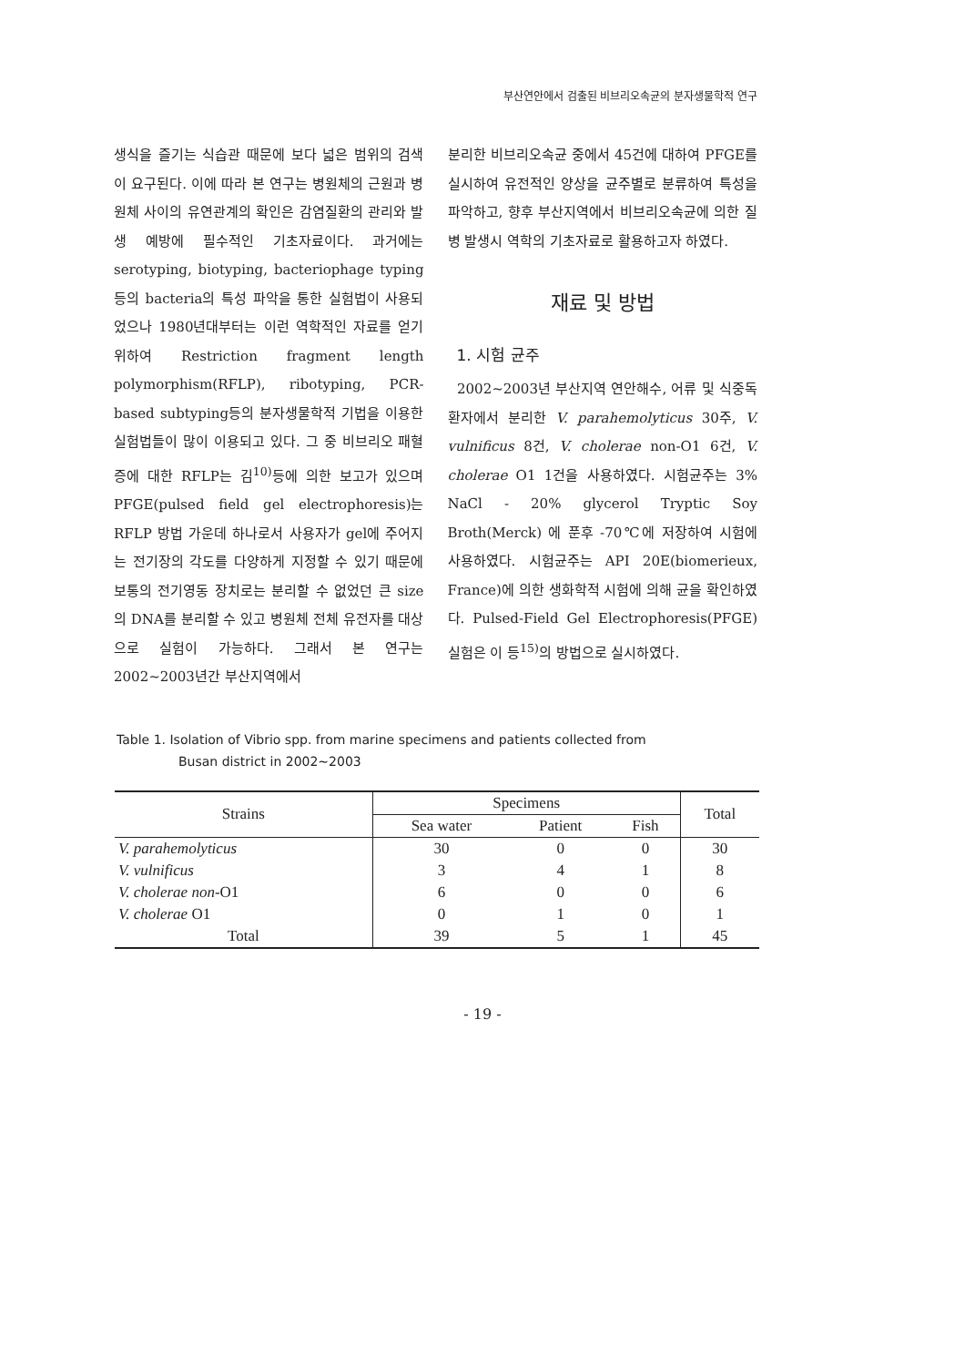부산연안에서 검출된 비브리오속균의 분자생물학적 연구
생식을 즐기는 식습관 때문에 보다 넓은 범위의 검색이 요구된다. 이에 따라 본 연구는 병원체의 근원과 병원체 사이의 유연관계의 확인은 감염질환의 관리와 발생 예방에 필수적인 기초자료이다. 과거에는 serotyping, biotyping, bacteriophage typing등의 bacteria의 특성 파악을 통한 실험법이 사용되었으나 1980년대부터는 이런 역학적인 자료를 얻기 위하여 Restriction fragment length polymorphism(RFLP), ribotyping, PCR-based subtyping등의 분자생물학적 기법을 이용한 실험법들이 많이 이용되고 있다. 그 중 비브리오 패혈증에 대한 RFLP는 김<sup>10)</sup>등에 의한 보고가 있으며 PFGE(pulsed field gel electrophoresis)는 RFLP 방법 가운데 하나로서 사용자가 gel에 주어지는 전기장의 각도를 다양하게 지정할 수 있기 때문에 보통의 전기영동 장치로는 분리할 수 없었던 큰 size의 DNA를 분리할 수 있고 병원체 전체 유전자를 대상으로 실험이 가능하다. 그래서 본 연구는 2002~2003년간 부산지역에서
분리한 비브리오속균 중에서 45건에 대하여 PFGE를 실시하여 유전적인 양상을 균주별로 분류하여 특성을 파악하고, 향후 부산지역에서 비브리오속균에 의한 질병 발생시 역학의 기초자료로 활용하고자 하였다.
재료 및 방법
1. 시험 균주
2002~2003년 부산지역 연안해수, 어류 및 식중독 환자에서 분리한 V. parahemolyticus 30주, V. vulnificus 8건, V. cholerae non-O1 6건, V. cholerae O1 1건을 사용하였다. 시험균주는 3% NaCl - 20% glycerol Tryptic Soy Broth(Merck) 에 푼후 -70℃에 저장하여 시험에 사용하였다. 시험균주는 API 20E(biomerieux, France)에 의한 생화학적 시험에 의해 균을 확인하였다. Pulsed-Field Gel Electrophoresis(PFGE) 실험은 이 등<sup>15)</sup>의 방법으로 실시하였다.
Table 1. Isolation of Vibrio spp. from marine specimens and patients collected from
Busan district in 2002~2003
| Strains | Specimens | | | Total |
| --- | --- | --- | --- | --- |
| | Sea water | Patient | Fish | |
| V. parahemolyticus | 30 | 0 | 0 | 30 |
| V. vulnificus | 3 | 4 | 1 | 8 |
| V. cholerae non- O1 | 6 | 0 | 0 | 6 |
| V. cholerae O1 | 0 | 1 | 0 | 1 |
| Total | 39 | 5 | 1 | 45 |
- 19 -